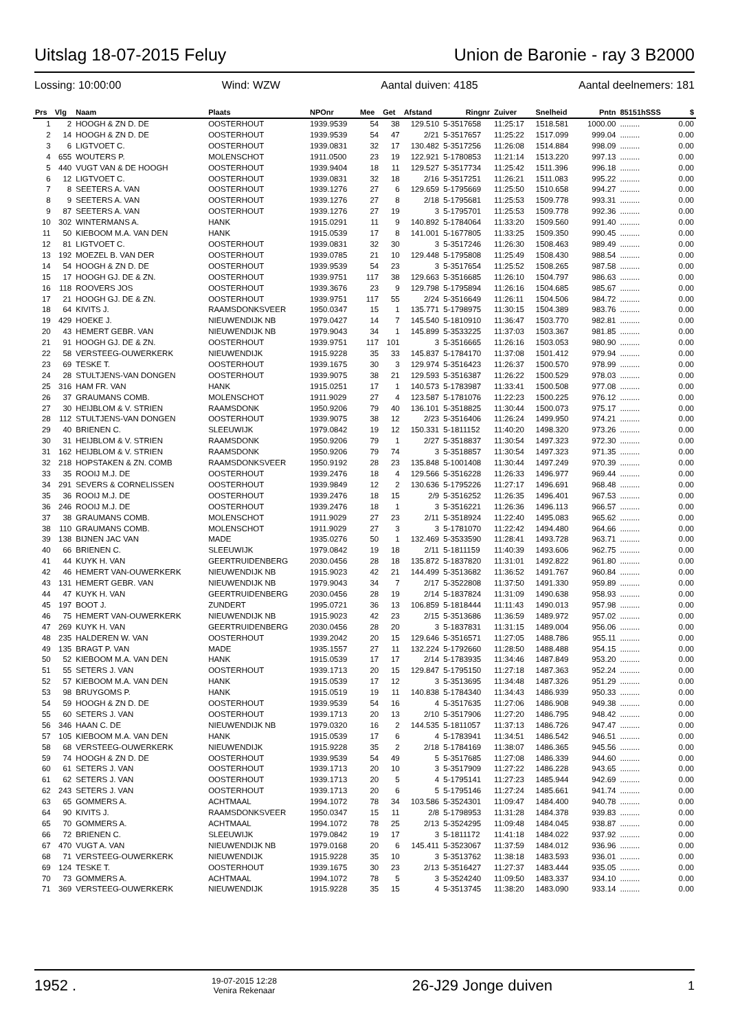Uitslag 18-07-2015 Feluy Union de Baronie - ray 3 B2000
Lossing: 10:00:00 Wind: WZW Aantal duiven: 4185 Aantal deelnemers: 181
| Prs | Vlg | Naam | Plaats | NPOnr | Mee | Get | Afstand | Ringnr | Zuiver | Snelheid | Pntn | 85151hSSS | $ |
| --- | --- | --- | --- | --- | --- | --- | --- | --- | --- | --- | --- | --- | --- |
| 1 | 2 | HOOGH & ZN D. DE | OOSTERHOUT | 1939.9539 | 54 | 38 | 129.510 | 5-3517658 | 11:25:17 | 1518.581 | 1000.00 | ......... | 0.00 |
| 2 | 14 | HOOGH & ZN D. DE | OOSTERHOUT | 1939.9539 | 54 | 47 | 2/21 | 5-3517657 | 11:25:22 | 1517.099 | 999.04 | ......... | 0.00 |
| 3 | 6 | LIGTVOET C. | OOSTERHOUT | 1939.0831 | 32 | 17 | 130.482 | 5-3517256 | 11:26:08 | 1514.884 | 998.09 | ......... | 0.00 |
| 4 | 655 | WOUTERS P. | MOLENSCHOT | 1911.0500 | 23 | 19 | 122.921 | 5-1780853 | 11:21:14 | 1513.220 | 997.13 | ......... | 0.00 |
| 5 | 440 | VUGT VAN & DE HOOGH | OOSTERHOUT | 1939.9404 | 18 | 11 | 129.527 | 5-3517734 | 11:25:42 | 1511.396 | 996.18 | ......... | 0.00 |
| 6 | 12 | LIGTVOET C. | OOSTERHOUT | 1939.0831 | 32 | 18 | 2/16 | 5-3517251 | 11:26:21 | 1511.083 | 995.22 | ......... | 0.00 |
| 7 | 8 | SEETERS A. VAN | OOSTERHOUT | 1939.1276 | 27 | 6 | 129.659 | 5-1795669 | 11:25:50 | 1510.658 | 994.27 | ......... | 0.00 |
| 8 | 9 | SEETERS A. VAN | OOSTERHOUT | 1939.1276 | 27 | 8 | 2/18 | 5-1795681 | 11:25:53 | 1509.778 | 993.31 | ......... | 0.00 |
| 9 | 87 | SEETERS A. VAN | OOSTERHOUT | 1939.1276 | 27 | 19 | 3 | 5-1795701 | 11:25:53 | 1509.778 | 992.36 | ......... | 0.00 |
| 10 | 302 | WINTERMANS A. | HANK | 1915.0291 | 11 | 9 | 140.892 | 5-1784064 | 11:33:20 | 1509.560 | 991.40 | ......... | 0.00 |
| 11 | 50 | KIEBOOM M.A. VAN DEN | HANK | 1915.0539 | 17 | 8 | 141.001 | 5-1677805 | 11:33:25 | 1509.350 | 990.45 | ......... | 0.00 |
| 12 | 81 | LIGTVOET C. | OOSTERHOUT | 1939.0831 | 32 | 30 | 3 | 5-3517246 | 11:26:30 | 1508.463 | 989.49 | ......... | 0.00 |
| 13 | 192 | MOEZEL B. VAN DER | OOSTERHOUT | 1939.0785 | 21 | 10 | 129.448 | 5-1795808 | 11:25:49 | 1508.430 | 988.54 | ......... | 0.00 |
| 14 | 54 | HOOGH & ZN D. DE | OOSTERHOUT | 1939.9539 | 54 | 23 | 3 | 5-3517654 | 11:25:52 | 1508.265 | 987.58 | ......... | 0.00 |
| 15 | 17 | HOOGH GJ. DE & ZN. | OOSTERHOUT | 1939.9751 | 117 | 38 | 129.663 | 5-3516685 | 11:26:10 | 1504.797 | 986.63 | ......... | 0.00 |
| 16 | 118 | ROOVERS JOS | OOSTERHOUT | 1939.3676 | 23 | 9 | 129.798 | 5-1795894 | 11:26:16 | 1504.685 | 985.67 | ......... | 0.00 |
| 17 | 21 | HOOGH GJ. DE & ZN. | OOSTERHOUT | 1939.9751 | 117 | 55 | 2/24 | 5-3516649 | 11:26:11 | 1504.506 | 984.72 | ......... | 0.00 |
| 18 | 64 | KIVITS J. | RAAMSDONKSVEER | 1950.0347 | 15 | 1 | 135.771 | 5-1798975 | 11:30:15 | 1504.389 | 983.76 | ......... | 0.00 |
| 19 | 429 | HOEKE J. | NIEUWENDIJK NB | 1979.0427 | 14 | 7 | 145.540 | 5-1810910 | 11:36:47 | 1503.770 | 982.81 | ......... | 0.00 |
| 20 | 43 | HEMERT GEBR. VAN | NIEUWENDIJK NB | 1979.9043 | 34 | 1 | 145.899 | 5-3533225 | 11:37:03 | 1503.367 | 981.85 | ......... | 0.00 |
| 21 | 91 | HOOGH GJ. DE & ZN. | OOSTERHOUT | 1939.9751 | 117 | 101 | 3 | 5-3516665 | 11:26:16 | 1503.053 | 980.90 | ......... | 0.00 |
| 22 | 58 | VERSTEEG-OUWERKERK | NIEUWENDIJK | 1915.9228 | 35 | 33 | 145.837 | 5-1784170 | 11:37:08 | 1501.412 | 979.94 | ......... | 0.00 |
| 23 | 69 | TESKE T. | OOSTERHOUT | 1939.1675 | 30 | 3 | 129.974 | 5-3516423 | 11:26:37 | 1500.570 | 978.99 | ......... | 0.00 |
| 24 | 28 | STULTJENS-VAN DONGEN | OOSTERHOUT | 1939.9075 | 38 | 21 | 129.593 | 5-3516387 | 11:26:22 | 1500.529 | 978.03 | ......... | 0.00 |
| 25 | 316 | HAM FR. VAN | HANK | 1915.0251 | 17 | 1 | 140.573 | 5-1783987 | 11:33:41 | 1500.508 | 977.08 | ......... | 0.00 |
| 26 | 37 | GRAUMANS COMB. | MOLENSCHOT | 1911.9029 | 27 | 4 | 123.587 | 5-1781076 | 11:22:23 | 1500.225 | 976.12 | ......... | 0.00 |
| 27 | 30 | HEIJBLOM & V. STRIEN | RAAMSDONK | 1950.9206 | 79 | 40 | 136.101 | 5-3518825 | 11:30:44 | 1500.073 | 975.17 | ......... | 0.00 |
| 28 | 112 | STULTJENS-VAN DONGEN | OOSTERHOUT | 1939.9075 | 38 | 12 | 2/23 | 5-3516406 | 11:26:24 | 1499.950 | 974.21 | ......... | 0.00 |
| 29 | 40 | BRIENEN C. | SLEEUWIJK | 1979.0842 | 19 | 12 | 150.331 | 5-1811152 | 11:40:20 | 1498.320 | 973.26 | ......... | 0.00 |
| 30 | 31 | HEIJBLOM & V. STRIEN | RAAMSDONK | 1950.9206 | 79 | 1 | 2/27 | 5-3518837 | 11:30:54 | 1497.323 | 972.30 | ......... | 0.00 |
| 31 | 162 | HEIJBLOM & V. STRIEN | RAAMSDONK | 1950.9206 | 79 | 74 | 3 | 5-3518857 | 11:30:54 | 1497.323 | 971.35 | ......... | 0.00 |
| 32 | 218 | HOPSTAKEN & ZN. COMB | RAAMSDONKSVEER | 1950.9192 | 28 | 23 | 135.848 | 5-1001408 | 11:30:44 | 1497.249 | 970.39 | ......... | 0.00 |
| 33 | 35 | ROOIJ M.J. DE | OOSTERHOUT | 1939.2476 | 18 | 4 | 129.566 | 5-3516228 | 11:26:33 | 1496.977 | 969.44 | ......... | 0.00 |
| 34 | 291 | SEVERS & CORNELISSEN | OOSTERHOUT | 1939.9849 | 12 | 2 | 130.636 | 5-1795226 | 11:27:17 | 1496.691 | 968.48 | ......... | 0.00 |
| 35 | 36 | ROOIJ M.J. DE | OOSTERHOUT | 1939.2476 | 18 | 15 | 2/9 | 5-3516252 | 11:26:35 | 1496.401 | 967.53 | ......... | 0.00 |
| 36 | 246 | ROOIJ M.J. DE | OOSTERHOUT | 1939.2476 | 18 | 1 | 3 | 5-3516221 | 11:26:36 | 1496.113 | 966.57 | ......... | 0.00 |
| 37 | 38 | GRAUMANS COMB. | MOLENSCHOT | 1911.9029 | 27 | 23 | 2/11 | 5-3518924 | 11:22:40 | 1495.083 | 965.62 | ......... | 0.00 |
| 38 | 110 | GRAUMANS COMB. | MOLENSCHOT | 1911.9029 | 27 | 3 | 3 | 5-1781070 | 11:22:42 | 1494.480 | 964.66 | ......... | 0.00 |
| 39 | 138 | BIJNEN JAC VAN | MADE | 1935.0276 | 50 | 1 | 132.469 | 5-3533590 | 11:28:41 | 1493.728 | 963.71 | ......... | 0.00 |
| 40 | 66 | BRIENEN C. | SLEEUWIJK | 1979.0842 | 19 | 18 | 2/11 | 5-1811159 | 11:40:39 | 1493.606 | 962.75 | ......... | 0.00 |
| 41 | 44 | KUYK H. VAN | GEERTRUIDENBERG | 2030.0456 | 28 | 18 | 135.872 | 5-1837820 | 11:31:01 | 1492.822 | 961.80 | ......... | 0.00 |
| 42 | 46 | HEMERT VAN-OUWERKERK | NIEUWENDIJK NB | 1915.9023 | 42 | 21 | 144.499 | 5-3513682 | 11:36:52 | 1491.767 | 960.84 | ......... | 0.00 |
| 43 | 131 | HEMERT GEBR. VAN | NIEUWENDIJK NB | 1979.9043 | 34 | 7 | 2/17 | 5-3522808 | 11:37:50 | 1491.330 | 959.89 | ......... | 0.00 |
| 44 | 47 | KUYK H. VAN | GEERTRUIDENBERG | 2030.0456 | 28 | 19 | 2/14 | 5-1837824 | 11:31:09 | 1490.638 | 958.93 | ......... | 0.00 |
| 45 | 197 | BOOT J. | ZUNDERT | 1995.0721 | 36 | 13 | 106.859 | 5-1818444 | 11:11:43 | 1490.013 | 957.98 | ......... | 0.00 |
| 46 | 75 | HEMERT VAN-OUWERKERK | NIEUWENDIJK NB | 1915.9023 | 42 | 23 | 2/15 | 5-3513686 | 11:36:59 | 1489.972 | 957.02 | ......... | 0.00 |
| 47 | 269 | KUYK H. VAN | GEERTRUIDENBERG | 2030.0456 | 28 | 20 | 3 | 5-1837831 | 11:31:15 | 1489.004 | 956.06 | ......... | 0.00 |
| 48 | 235 | HALDEREN W. VAN | OOSTERHOUT | 1939.2042 | 20 | 15 | 129.646 | 5-3516571 | 11:27:05 | 1488.786 | 955.11 | ......... | 0.00 |
| 49 | 135 | BRAGT P. VAN | MADE | 1935.1557 | 27 | 11 | 132.224 | 5-1792660 | 11:28:50 | 1488.488 | 954.15 | ......... | 0.00 |
| 50 | 52 | KIEBOOM M.A. VAN DEN | HANK | 1915.0539 | 17 | 17 | 2/14 | 5-1783935 | 11:34:46 | 1487.849 | 953.20 | ......... | 0.00 |
| 51 | 55 | SETERS J. VAN | OOSTERHOUT | 1939.1713 | 20 | 15 | 129.847 | 5-1795150 | 11:27:18 | 1487.363 | 952.24 | ......... | 0.00 |
| 52 | 57 | KIEBOOM M.A. VAN DEN | HANK | 1915.0539 | 17 | 12 | 3 | 5-3513695 | 11:34:48 | 1487.326 | 951.29 | ......... | 0.00 |
| 53 | 98 | BRUYGOMS P. | HANK | 1915.0519 | 19 | 11 | 140.838 | 5-1784340 | 11:34:43 | 1486.939 | 950.33 | ......... | 0.00 |
| 54 | 59 | HOOGH & ZN D. DE | OOSTERHOUT | 1939.9539 | 54 | 16 | 4 | 5-3517635 | 11:27:06 | 1486.908 | 949.38 | ......... | 0.00 |
| 55 | 60 | SETERS J. VAN | OOSTERHOUT | 1939.1713 | 20 | 13 | 2/10 | 5-3517906 | 11:27:20 | 1486.795 | 948.42 | ......... | 0.00 |
| 56 | 346 | HAAN C. DE | NIEUWENDIJK NB | 1979.0320 | 16 | 2 | 144.535 | 5-1811057 | 11:37:13 | 1486.726 | 947.47 | ......... | 0.00 |
| 57 | 105 | KIEBOOM M.A. VAN DEN | HANK | 1915.0539 | 17 | 6 | 4 | 5-1783941 | 11:34:51 | 1486.542 | 946.51 | ......... | 0.00 |
| 58 | 68 | VERSTEEG-OUWERKERK | NIEUWENDIJK | 1915.9228 | 35 | 2 | 2/18 | 5-1784169 | 11:38:07 | 1486.365 | 945.56 | ......... | 0.00 |
| 59 | 74 | HOOGH & ZN D. DE | OOSTERHOUT | 1939.9539 | 54 | 49 | 5 | 5-3517685 | 11:27:08 | 1486.339 | 944.60 | ......... | 0.00 |
| 60 | 61 | SETERS J. VAN | OOSTERHOUT | 1939.1713 | 20 | 10 | 3 | 5-3517909 | 11:27:22 | 1486.228 | 943.65 | ......... | 0.00 |
| 61 | 62 | SETERS J. VAN | OOSTERHOUT | 1939.1713 | 20 | 5 | 4 | 5-1795141 | 11:27:23 | 1485.944 | 942.69 | ......... | 0.00 |
| 62 | 243 | SETERS J. VAN | OOSTERHOUT | 1939.1713 | 20 | 6 | 5 | 5-1795146 | 11:27:24 | 1485.661 | 941.74 | ......... | 0.00 |
| 63 | 65 | GOMMERS A. | ACHTMAAL | 1994.1072 | 78 | 34 | 103.586 | 5-3524301 | 11:09:47 | 1484.400 | 940.78 | ......... | 0.00 |
| 64 | 90 | KIVITS J. | RAAMSDONKSVEER | 1950.0347 | 15 | 11 | 2/8 | 5-1798953 | 11:31:28 | 1484.378 | 939.83 | ......... | 0.00 |
| 65 | 70 | GOMMERS A. | ACHTMAAL | 1994.1072 | 78 | 25 | 2/13 | 5-3524295 | 11:09:48 | 1484.045 | 938.87 | ......... | 0.00 |
| 66 | 72 | BRIENEN C. | SLEEUWIJK | 1979.0842 | 19 | 17 | 3 | 5-1811172 | 11:41:18 | 1484.022 | 937.92 | ......... | 0.00 |
| 67 | 470 | VUGT A. VAN | NIEUWENDIJK NB | 1979.0168 | 20 | 6 | 145.411 | 5-3523067 | 11:37:59 | 1484.012 | 936.96 | ......... | 0.00 |
| 68 | 71 | VERSTEEG-OUWERKERK | NIEUWENDIJK | 1915.9228 | 35 | 10 | 3 | 5-3513762 | 11:38:18 | 1483.593 | 936.01 | ......... | 0.00 |
| 69 | 124 | TESKE T. | OOSTERHOUT | 1939.1675 | 30 | 23 | 2/13 | 5-3516427 | 11:27:37 | 1483.444 | 935.05 | ......... | 0.00 |
| 70 | 73 | GOMMERS A. | ACHTMAAL | 1994.1072 | 78 | 5 | 3 | 5-3524240 | 11:09:50 | 1483.337 | 934.10 | ......... | 0.00 |
| 71 | 369 | VERSTEEG-OUWERKERK | NIEUWENDIJK | 1915.9228 | 35 | 15 | 4 | 5-3513745 | 11:38:20 | 1483.090 | 933.14 | ......... | 0.00 |
1952 . 19-07-2015 12:28
Venira Rekenaar 26-J29 Jonge duiven 1